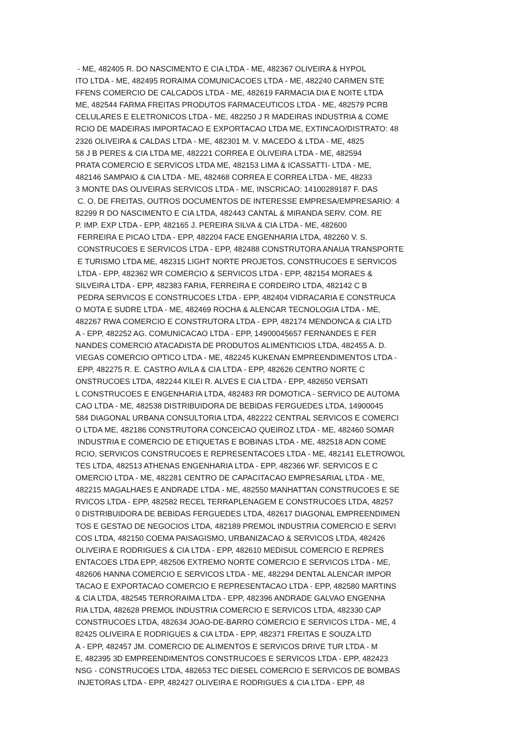- ME, 482405 R. DO NASCIMENTO E CIA LTDA - ME, 482367 OLIVEIRA & HYPOL ITO LTDA - ME, 482495 RORAIMA COMUNICACOES LTDA - ME, 482240 CARMEN STE FFENS COMERCIO DE CALCADOS LTDA - ME, 482619 FARMACIA DIA E NOITE LTDA ME, 482544 FARMA FREITAS PRODUTOS FARMACEUTICOS LTDA - ME, 482579 PCRB CELULARES E ELETRONICOS LTDA - ME, 482250 J R MADEIRAS INDUSTRIA & COME RCIO DE MADEIRAS IMPORTACAO E EXPORTACAO LTDA ME, EXTINCAO/DISTRATO: 48 2326 OLIVEIRA & CALDAS LTDA - ME, 482301 M. V. MACEDO & LTDA - ME, 4825 58 J B PERES & CIA LTDA ME, 482221 CORREA E OLIVEIRA LTDA - ME, 482594 PRATA COMERCIO E SERVICOS LTDA ME, 482153 LIMA & ICASSATTI- LTDA - ME, 482146 SAMPAIO & CIA LTDA - ME, 482468 CORREA E CORREA LTDA - ME, 48233 3 MONTE DAS OLIVEIRAS SERVICOS LTDA - ME, INSCRICAO: 14100289187 F. DAS C. O. DE FREITAS, OUTROS DOCUMENTOS DE INTERESSE EMPRESA/EMPRESARIO: 4 82299 R DO NASCIMENTO E CIA LTDA, 482443 CANTAL & MIRANDA SERV. COM. RE P. IMP. EXP LTDA - EPP, 482165 J. PEREIRA SILVA & CIA LTDA - ME, 482600 FERREIRA E PICAO LTDA - EPP, 482204 FACE ENGENHARIA LTDA, 482260 V. S. CONSTRUCOES E SERVICOS LTDA - EPP, 482488 CONSTRUTORA ANAUA TRANSPORTE E TURISMO LTDA ME, 482315 LIGHT NORTE PROJETOS, CONSTRUCOES E SERVICOS LTDA - EPP, 482362 WR COMERCIO & SERVICOS LTDA - EPP, 482154 MORAES & SILVEIRA LTDA - EPP, 482383 FARIA, FERREIRA E CORDEIRO LTDA, 482142 C B PEDRA SERVICOS E CONSTRUCOES LTDA - EPP, 482404 VIDRACARIA E CONSTRUCA O MOTA E SUDRE LTDA - ME, 482469 ROCHA & ALENCAR TECNOLOGIA LTDA - ME, 482267 RWA COMERCIO E CONSTRUTORA LTDA - EPP, 482174 MENDONCA & CIA LTD A - EPP, 482252 AG. COMUNICACAO LTDA - EPP, 14900045657 FERNANDES E FER NANDES COMERCIO ATACADISTA DE PRODUTOS ALIMENTICIOS LTDA, 482455 A. D. VIEGAS COMERCIO OPTICO LTDA - ME, 482245 KUKENAN EMPREENDIMENTOS LTDA - EPP, 482275 R. E. CASTRO AVILA & CIA LTDA - EPP, 482626 CENTRO NORTE C ONSTRUCOES LTDA, 482244 KILEI R. ALVES E CIA LTDA - EPP, 482650 VERSATI L CONSTRUCOES E ENGENHARIA LTDA, 482483 RR DOMOTICA - SERVICO DE AUTOMA CAO LTDA - ME, 482538 DISTRIBUIDORA DE BEBIDAS FERGUEDES LTDA, 14900045 584 DIAGONAL URBANA CONSULTORIA LTDA, 482222 CENTRAL SERVICOS E COMERCI O LTDA ME, 482186 CONSTRUTORA CONCEICAO QUEIROZ LTDA - ME, 482460 SOMAR INDUSTRIA E COMERCIO DE ETIQUETAS E BOBINAS LTDA - ME, 482518 ADN COME RCIO, SERVICOS CONSTRUCOES E REPRESENTACOES LTDA - ME, 482141 ELETROWOL TES LTDA, 482513 ATHENAS ENGENHARIA LTDA - EPP, 482366 WF. SERVICOS E C OMERCIO LTDA - ME, 482281 CENTRO DE CAPACITACAO EMPRESARIAL LTDA - ME, 482215 MAGALHAES E ANDRADE LTDA - ME, 482550 MANHATTAN CONSTRUCOES E SE RVICOS LTDA - EPP, 482582 RECEL TERRAPLENAGEM E CONSTRUCOES LTDA, 48257 0 DISTRIBUIDORA DE BEBIDAS FERGUEDES LTDA, 482617 DIAGONAL EMPREENDIMEN TOS E GESTAO DE NEGOCIOS LTDA, 482189 PREMOL INDUSTRIA COMERCIO E SERVI COS LTDA, 482150 COEMA PAISAGISMO, URBANIZACAO & SERVICOS LTDA, 482426 OLIVEIRA E RODRIGUES & CIA LTDA - EPP, 482610 MEDISUL COMERCIO E REPRES ENTACOES LTDA EPP, 482506 EXTREMO NORTE COMERCIO E SERVICOS LTDA - ME, 482606 HANNA COMERCIO E SERVICOS LTDA - ME, 482294 DENTAL ALENCAR IMPOR TACAO E EXPORTACAO COMERCIO E REPRESENTACAO LTDA - EPP, 482580 MARTINS & CIA LTDA, 482545 TERRORAIMA LTDA - EPP, 482396 ANDRADE GALVAO ENGENHA RIA LTDA, 482628 PREMOL INDUSTRIA COMERCIO E SERVICOS LTDA, 482330 CAP CONSTRUCOES LTDA, 482634 JOAO-DE-BARRO COMERCIO E SERVICOS LTDA - ME, 4 82425 OLIVEIRA E RODRIGUES & CIA LTDA - EPP, 482371 FREITAS E SOUZA LTD A - EPP, 482457 JM. COMERCIO DE ALIMENTOS E SERVICOS DRIVE TUR LTDA - M E, 482395 3D EMPREENDIMENTOS CONSTRUCOES E SERVICOS LTDA - EPP, 482423 NSG - CONSTRUCOES LTDA, 482653 TEC DIESEL COMERCIO E SERVICOS DE BOMBAS INJETORAS LTDA - EPP, 482427 OLIVEIRA E RODRIGUES & CIA LTDA - EPP, 48